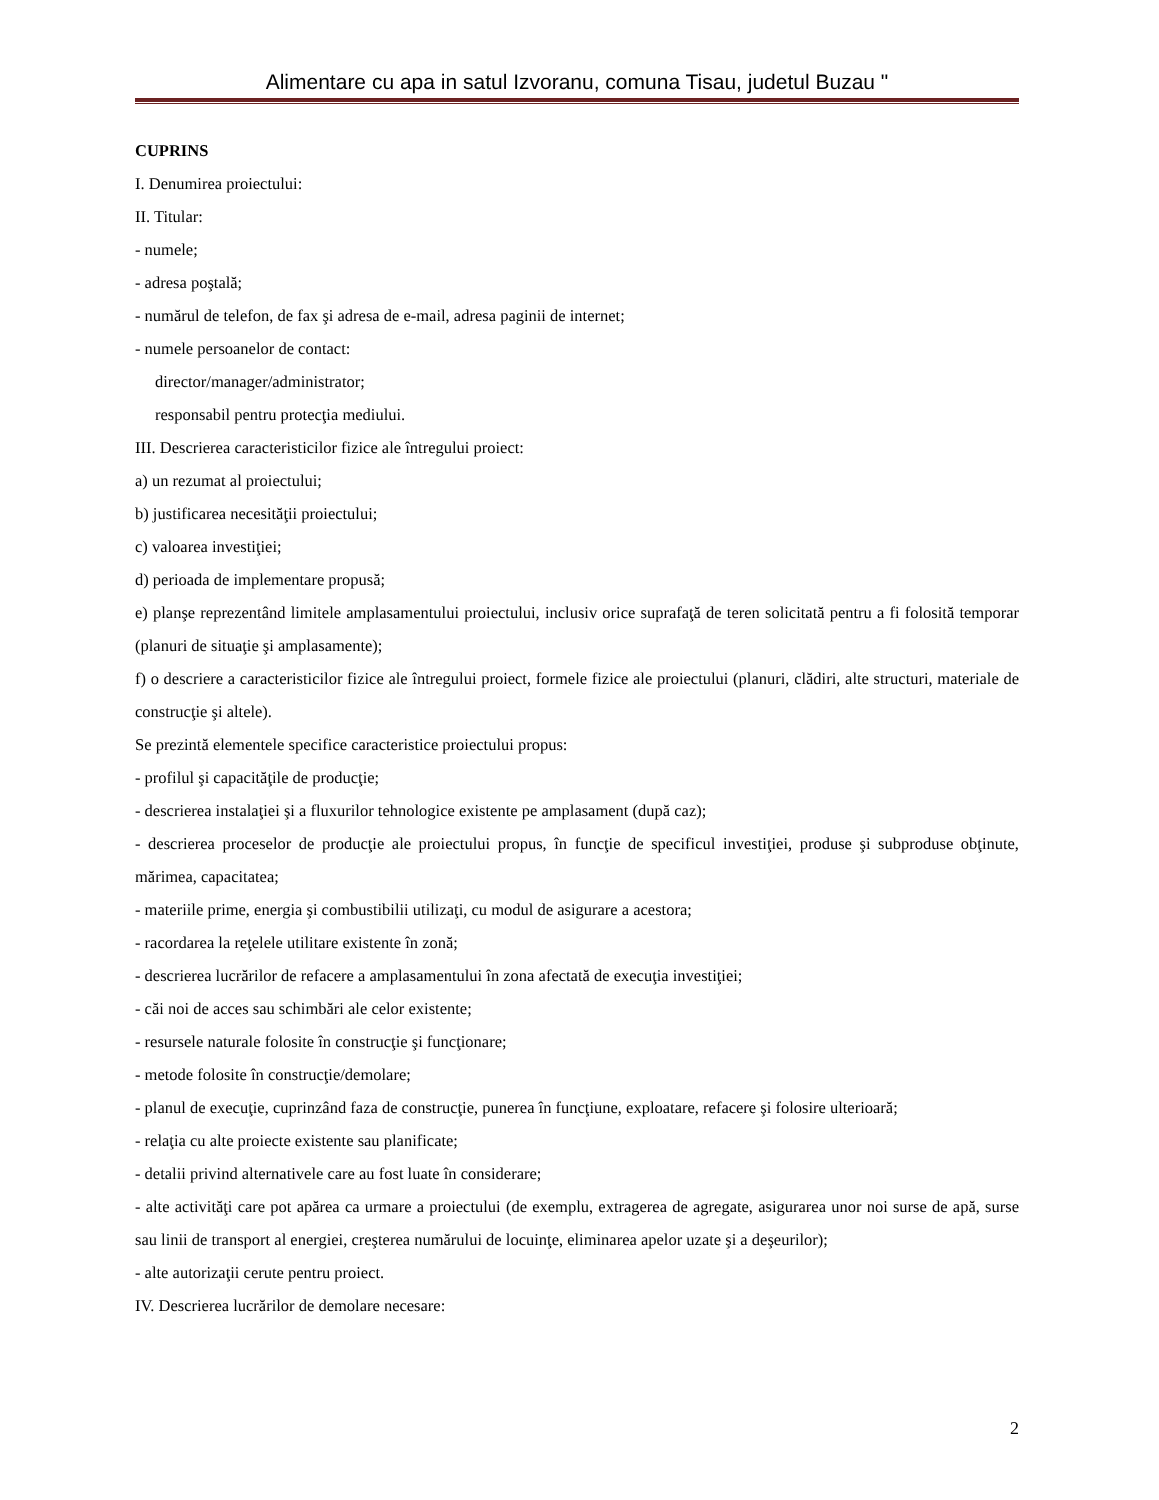Alimentare cu apa in satul Izvoranu, comuna Tisau, judetul Buzau "
CUPRINS
I. Denumirea proiectului:
II. Titular:
- numele;
- adresa poştală;
- numărul de telefon, de fax şi adresa de e-mail, adresa paginii de internet;
- numele persoanelor de contact:
director/manager/administrator;
responsabil pentru protecţia mediului.
III. Descrierea caracteristicilor fizice ale întregului proiect:
a) un rezumat al proiectului;
b) justificarea necesităţii proiectului;
c) valoarea investiţiei;
d) perioada de implementare propusă;
e) planşe reprezentând limitele amplasamentului proiectului, inclusiv orice suprafaţă de teren solicitată pentru a fi folosită temporar (planuri de situaţie şi amplasamente);
f) o descriere a caracteristicilor fizice ale întregului proiect, formele fizice ale proiectului (planuri, clădiri, alte structuri, materiale de construcţie şi altele).
Se prezintă elementele specifice caracteristice proiectului propus:
- profilul şi capacităţile de producţie;
- descrierea instalaţiei şi a fluxurilor tehnologice existente pe amplasament (după caz);
- descrierea proceselor de producţie ale proiectului propus, în funcţie de specificul investiţiei, produse şi subproduse obţinute, mărimea, capacitatea;
- materiile prime, energia şi combustibilii utilizaţi, cu modul de asigurare a acestora;
- racordarea la reţelele utilitare existente în zonă;
- descrierea lucrărilor de refacere a amplasamentului în zona afectată de execuţia investiţiei;
- căi noi de acces sau schimbări ale celor existente;
- resursele naturale folosite în construcţie şi funcţionare;
- metode folosite în construcţie/demolare;
- planul de execuţie, cuprinzând faza de construcţie, punerea în funcţiune, exploatare, refacere şi folosire ulterioară;
- relaţia cu alte proiecte existente sau planificate;
- detalii privind alternativele care au fost luate în considerare;
- alte activităţi care pot apărea ca urmare a proiectului (de exemplu, extragerea de agregate, asigurarea unor noi surse de apă, surse sau linii de transport al energiei, creşterea numărului de locuinţe, eliminarea apelor uzate şi a deşeurilor);
- alte autorizaţii cerute pentru proiect.
IV. Descrierea lucrărilor de demolare necesare:
2